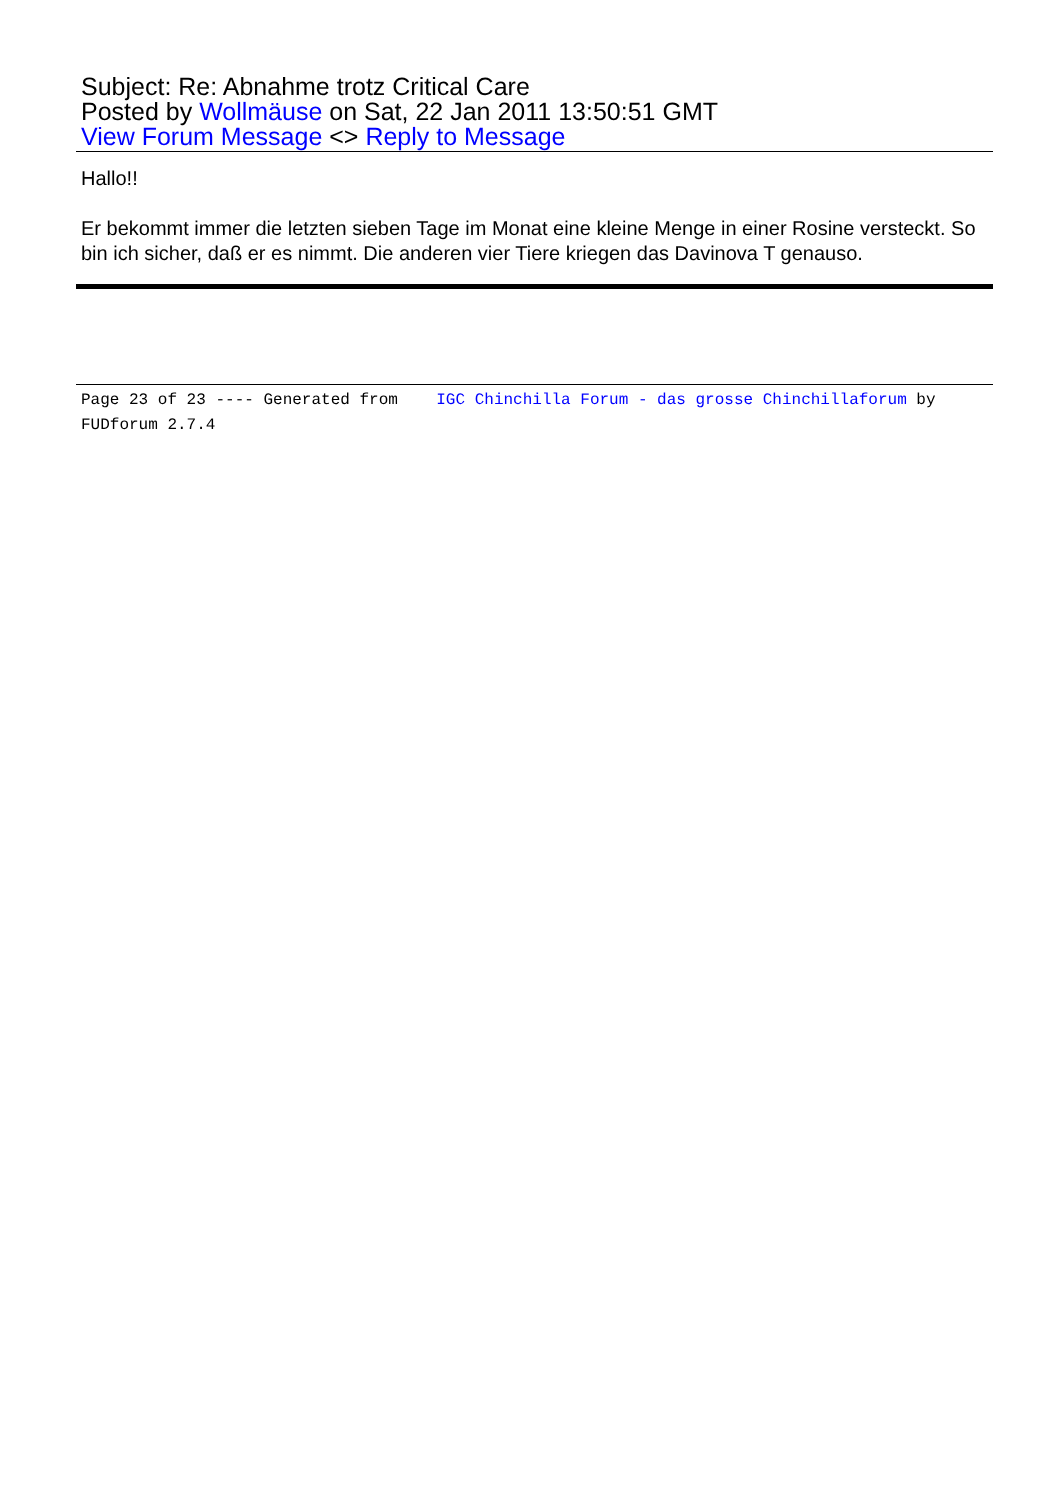Subject: Re: Abnahme trotz Critical Care
Posted by Wollmäuse on Sat, 22 Jan 2011 13:50:51 GMT
View Forum Message <> Reply to Message
Hallo!!
Er bekommt immer die letzten sieben Tage im Monat eine kleine Menge in einer Rosine versteckt. So bin ich sicher, daß er es nimmt. Die anderen vier Tiere kriegen das Davinova T genauso.
Page 23 of 23 ---- Generated from IGC Chinchilla Forum - das grosse Chinchillaforum by FUDforum 2.7.4